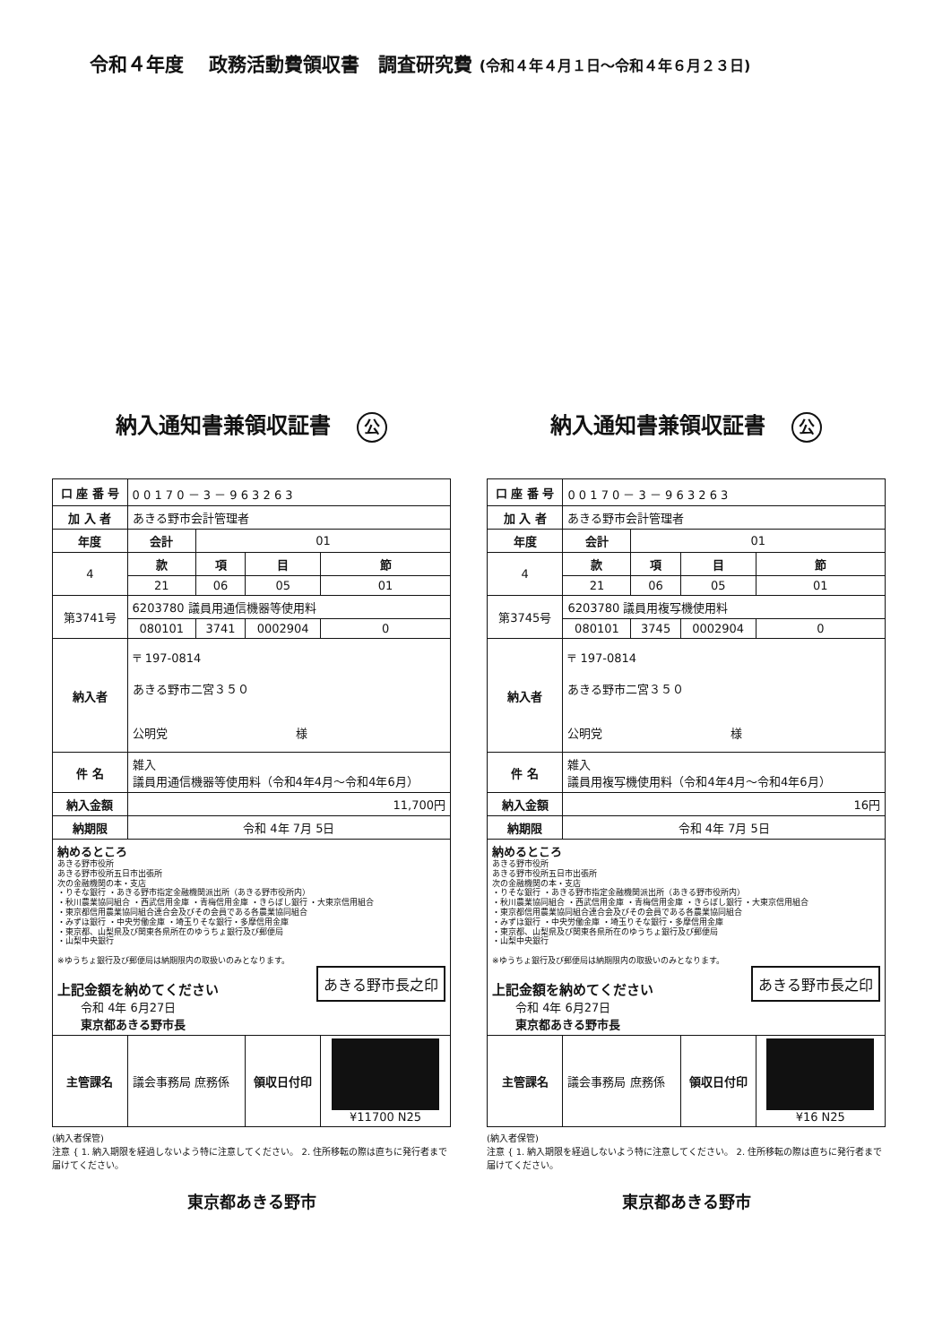令和４年度　 政務活動費領収書　調査研究費 (令和４年４月１日～令和４年６月２３日)
納入通知書兼領収証書 公
| 口 座 番 号 | 0 0 1 7 0 － 3 － 9 6 3 2 6 3 | | | |
| 加 入 者 | あきる野市会計管理者 | | | |
| 年度 | 会計 | 01 | | |
| 4 | 款 | 項 | 目 | 節 |
| | 21 | 06 | 05 | 01 |
| 第3741号 | 6203780 議員用通信機器等使用料 | | | |
| | 080101 | 3741 | 0002904 | 0 |
| 納入者 | 〒 197-0814 あきる野市二宮３５０ 公明党 様 | | | |
| 件 名 | 雑入 議員用通信機器等使用料（令和4年4月～令和4年6月） | | | |
| 納入金額 | 11,700円 | | | |
| 納期限 | 令和 4年 7月 5日 | | | |
| 納めるところ あきる野市役所 あきる野市役所五日市出張所 次の金融機関の本・支店 ・りそな銀行 ・あきる野市指定金融機関派出所（あきる野市役所内） ・秋川農業協同組合 ・西武信用金庫 ・青梅信用金庫 ・きらぼし銀行 ・大東京信用組合 ・東京都信用農業協同組合連合会及びその会員である各農業協同組合 ・みずほ銀行 ・中央労働金庫 ・埼玉りそな銀行・多摩信用金庫 ・東京都、山梨県及び関東各県所在のゆうちょ銀行及び郵便局 ・山梨中央銀行 ※ゆうちょ銀行及び郵便局は納期限内の取扱いのみとなります。 あきる野市長之印 上記金額を納めてください 令和 4年 6月27日 東京都あきる野市長 | | | | |
| 主管課名 | 議会事務局 庶務係 | | 領収日付印 | ¥11700 N25 |
(納入者保管)
注意 { 1. 納入期限を経過しないよう特に注意してください。 2. 住所移転の際は直ちに発行者まで届けてください。
東京都あきる野市
納入通知書兼領収証書 公
| 口 座 番 号 | 0 0 1 7 0 － 3 － 9 6 3 2 6 3 | | | |
| 加 入 者 | あきる野市会計管理者 | | | |
| 年度 | 会計 | 01 | | |
| 4 | 款 | 項 | 目 | 節 |
| | 21 | 06 | 05 | 01 |
| 第3745号 | 6203780 議員用複写機使用料 | | | |
| | 080101 | 3745 | 0002904 | 0 |
| 納入者 | 〒 197-0814 あきる野市二宮３５０ 公明党 様 | | | |
| 件 名 | 雑入 議員用複写機使用料（令和4年4月～令和4年6月） | | | |
| 納入金額 | 16円 | | | |
| 納期限 | 令和 4年 7月 5日 | | | |
| 納めるところ あきる野市役所 あきる野市役所五日市出張所 次の金融機関の本・支店 ・りそな銀行 ・あきる野市指定金融機関派出所（あきる野市役所内） ・秋川農業協同組合 ・西武信用金庫 ・青梅信用金庫 ・きらぼし銀行 ・大東京信用組合 ・東京都信用農業協同組合連合会及びその会員である各農業協同組合 ・みずほ銀行 ・中央労働金庫 ・埼玉りそな銀行・多摩信用金庫 ・東京都、山梨県及び関東各県所在のゆうちょ銀行及び郵便局 ・山梨中央銀行 ※ゆうちょ銀行及び郵便局は納期限内の取扱いのみとなります。 あきる野市長之印 上記金額を納めてください 令和 4年 6月27日 東京都あきる野市長 | | | | |
| 主管課名 | 議会事務局 庶務係 | | 領収日付印 | ¥16 N25 |
(納入者保管)
注意 { 1. 納入期限を経過しないよう特に注意してください。 2. 住所移転の際は直ちに発行者まで届けてください。
東京都あきる野市